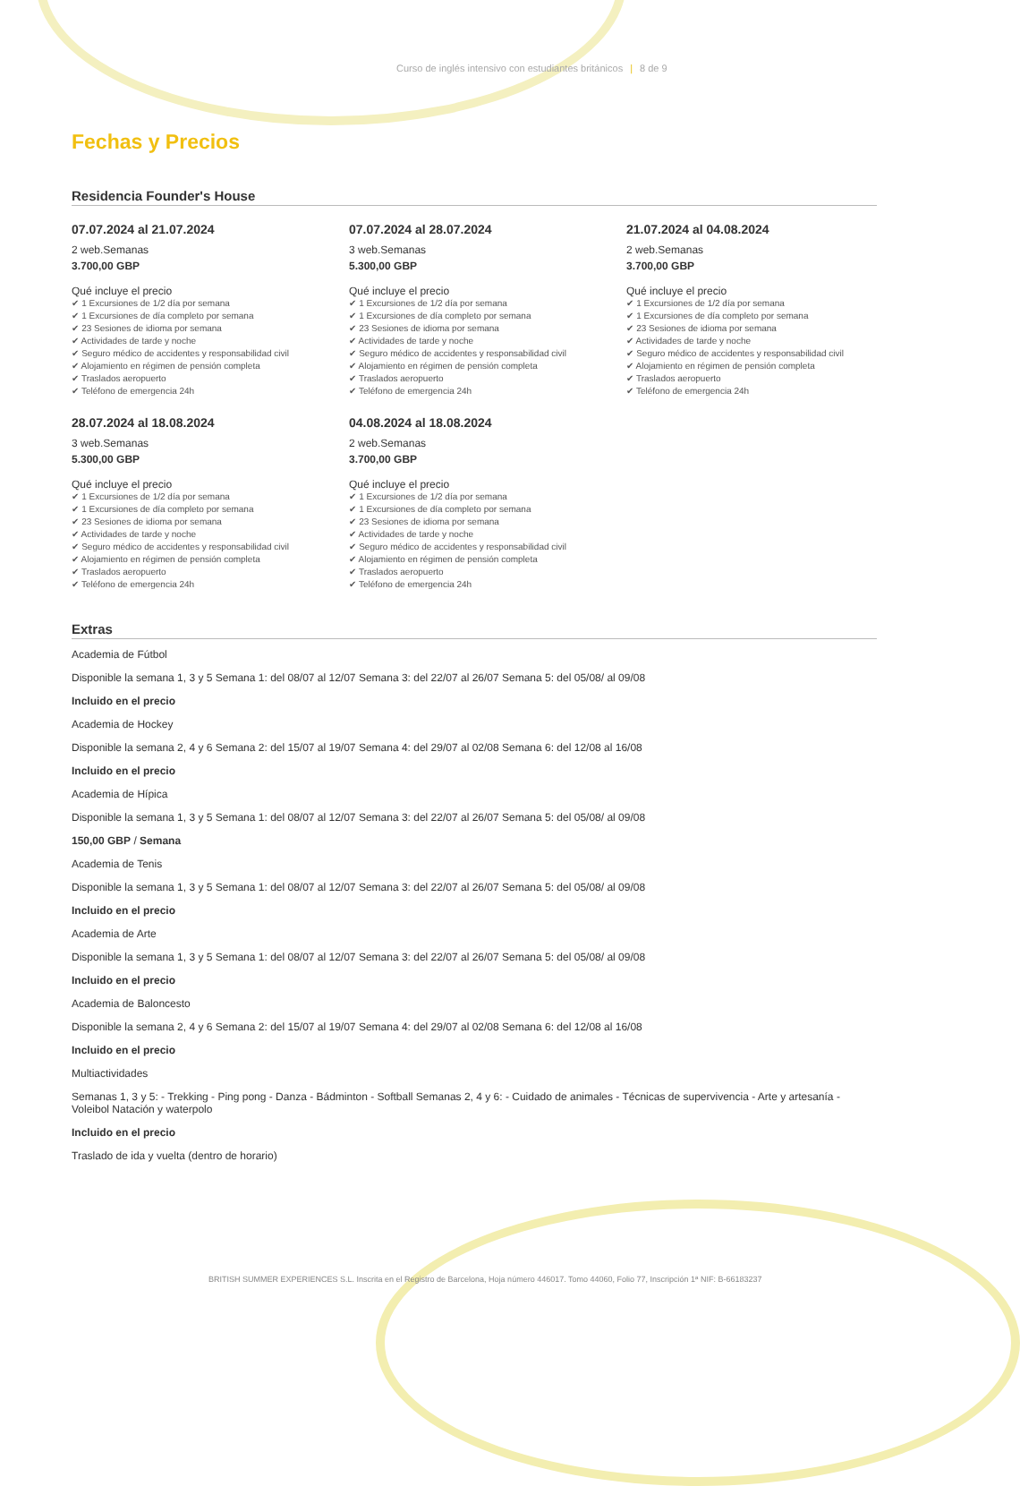Curso de inglés intensivo con estudiantes británicos | 8 de 9
Fechas y Precios
Residencia Founder's House
07.07.2024 al 21.07.2024
2 web.Semanas
3.700,00 GBP
Qué incluye el precio
✔ 1 Excursiones de 1/2 día por semana
✔ 1 Excursiones de día completo por semana
✔ 23 Sesiones de idioma por semana
✔ Actividades de tarde y noche
✔ Seguro médico de accidentes y responsabilidad civil
✔ Alojamiento en régimen de pensión completa
✔ Traslados aeropuerto
✔ Teléfono de emergencia 24h
07.07.2024 al 28.07.2024
3 web.Semanas
5.300,00 GBP
Qué incluye el precio
✔ 1 Excursiones de 1/2 día por semana
✔ 1 Excursiones de día completo por semana
✔ 23 Sesiones de idioma por semana
✔ Actividades de tarde y noche
✔ Seguro médico de accidentes y responsabilidad civil
✔ Alojamiento en régimen de pensión completa
✔ Traslados aeropuerto
✔ Teléfono de emergencia 24h
21.07.2024 al 04.08.2024
2 web.Semanas
3.700,00 GBP
Qué incluye el precio
✔ 1 Excursiones de 1/2 día por semana
✔ 1 Excursiones de día completo por semana
✔ 23 Sesiones de idioma por semana
✔ Actividades de tarde y noche
✔ Seguro médico de accidentes y responsabilidad civil
✔ Alojamiento en régimen de pensión completa
✔ Traslados aeropuerto
✔ Teléfono de emergencia 24h
28.07.2024 al 18.08.2024
3 web.Semanas
5.300,00 GBP
Qué incluye el precio
✔ 1 Excursiones de 1/2 día por semana
✔ 1 Excursiones de día completo por semana
✔ 23 Sesiones de idioma por semana
✔ Actividades de tarde y noche
✔ Seguro médico de accidentes y responsabilidad civil
✔ Alojamiento en régimen de pensión completa
✔ Traslados aeropuerto
✔ Teléfono de emergencia 24h
04.08.2024 al 18.08.2024
2 web.Semanas
3.700,00 GBP
Qué incluye el precio
✔ 1 Excursiones de 1/2 día por semana
✔ 1 Excursiones de día completo por semana
✔ 23 Sesiones de idioma por semana
✔ Actividades de tarde y noche
✔ Seguro médico de accidentes y responsabilidad civil
✔ Alojamiento en régimen de pensión completa
✔ Traslados aeropuerto
✔ Teléfono de emergencia 24h
Extras
Academia de Fútbol
Disponible la semana 1, 3 y 5 Semana 1: del 08/07 al 12/07 Semana 3: del 22/07 al 26/07 Semana 5: del 05/08/ al 09/08
Incluido en el precio
Academia de Hockey
Disponible la semana 2, 4 y 6 Semana 2: del 15/07 al 19/07 Semana 4: del 29/07 al 02/08 Semana 6: del 12/08 al 16/08
Incluido en el precio
Academia de Hípica
Disponible la semana 1, 3 y 5 Semana 1: del 08/07 al 12/07 Semana 3: del 22/07 al 26/07 Semana 5: del 05/08/ al 09/08
150,00 GBP / Semana
Academia de Tenis
Disponible la semana 1, 3 y 5 Semana 1: del 08/07 al 12/07 Semana 3: del 22/07 al 26/07 Semana 5: del 05/08/ al 09/08
Incluido en el precio
Academia de Arte
Disponible la semana 1, 3 y 5 Semana 1: del 08/07 al 12/07 Semana 3: del 22/07 al 26/07 Semana 5: del 05/08/ al 09/08
Incluido en el precio
Academia de Baloncesto
Disponible la semana 2, 4 y 6 Semana 2: del 15/07 al 19/07 Semana 4: del 29/07 al 02/08 Semana 6: del 12/08 al 16/08
Incluido en el precio
Multiactividades
Semanas 1, 3 y 5: - Trekking - Ping pong - Danza - Bádminton - Softball Semanas 2, 4 y 6: - Cuidado de animales - Técnicas de supervivencia - Arte y artesanía - Voleibol Natación y waterpolo
Incluido en el precio
Traslado de ida y vuelta (dentro de horario)
BRITISH SUMMER EXPERIENCES S.L. Inscrita en el Registro de Barcelona, Hoja número 446017. Tomo 44060, Folio 77, Inscripción 1ª NIF: B-66183237